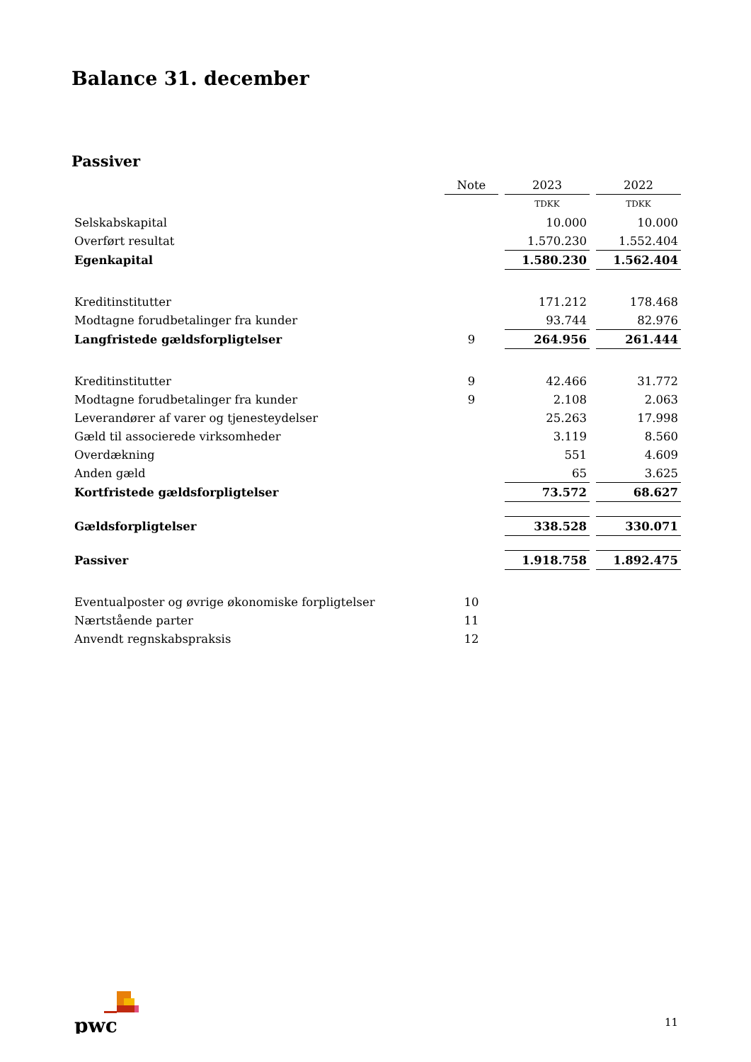Balance 31. december
Passiver
| | Note | 2023 | 2022 |
| --- | --- | --- | --- |
| | | TDKK | TDKK |
| Selskabskapital | | 10.000 | 10.000 |
| Overført resultat | | 1.570.230 | 1.552.404 |
| Egenkapital | | 1.580.230 | 1.562.404 |
| Kreditinstitutter | | 171.212 | 178.468 |
| Modtagne forudbetalinger fra kunder | | 93.744 | 82.976 |
| Langfristede gældsforpligtelser | 9 | 264.956 | 261.444 |
| Kreditinstitutter | 9 | 42.466 | 31.772 |
| Modtagne forudbetalinger fra kunder | 9 | 2.108 | 2.063 |
| Leverandører af varer og tjenesteydelser | | 25.263 | 17.998 |
| Gæld til associerede virksomheder | | 3.119 | 8.560 |
| Overdækning | | 551 | 4.609 |
| Anden gæld | | 65 | 3.625 |
| Kortfristede gældsforpligtelser | | 73.572 | 68.627 |
| Gældsforpligtelser | | 338.528 | 330.071 |
| Passiver | | 1.918.758 | 1.892.475 |
| Eventualposter og øvrige økonomiske forpligtelser | 10 | | |
| Nærtstående parter | 11 | | |
| Anvendt regnskabspraksis | 12 | | |
pwc
11